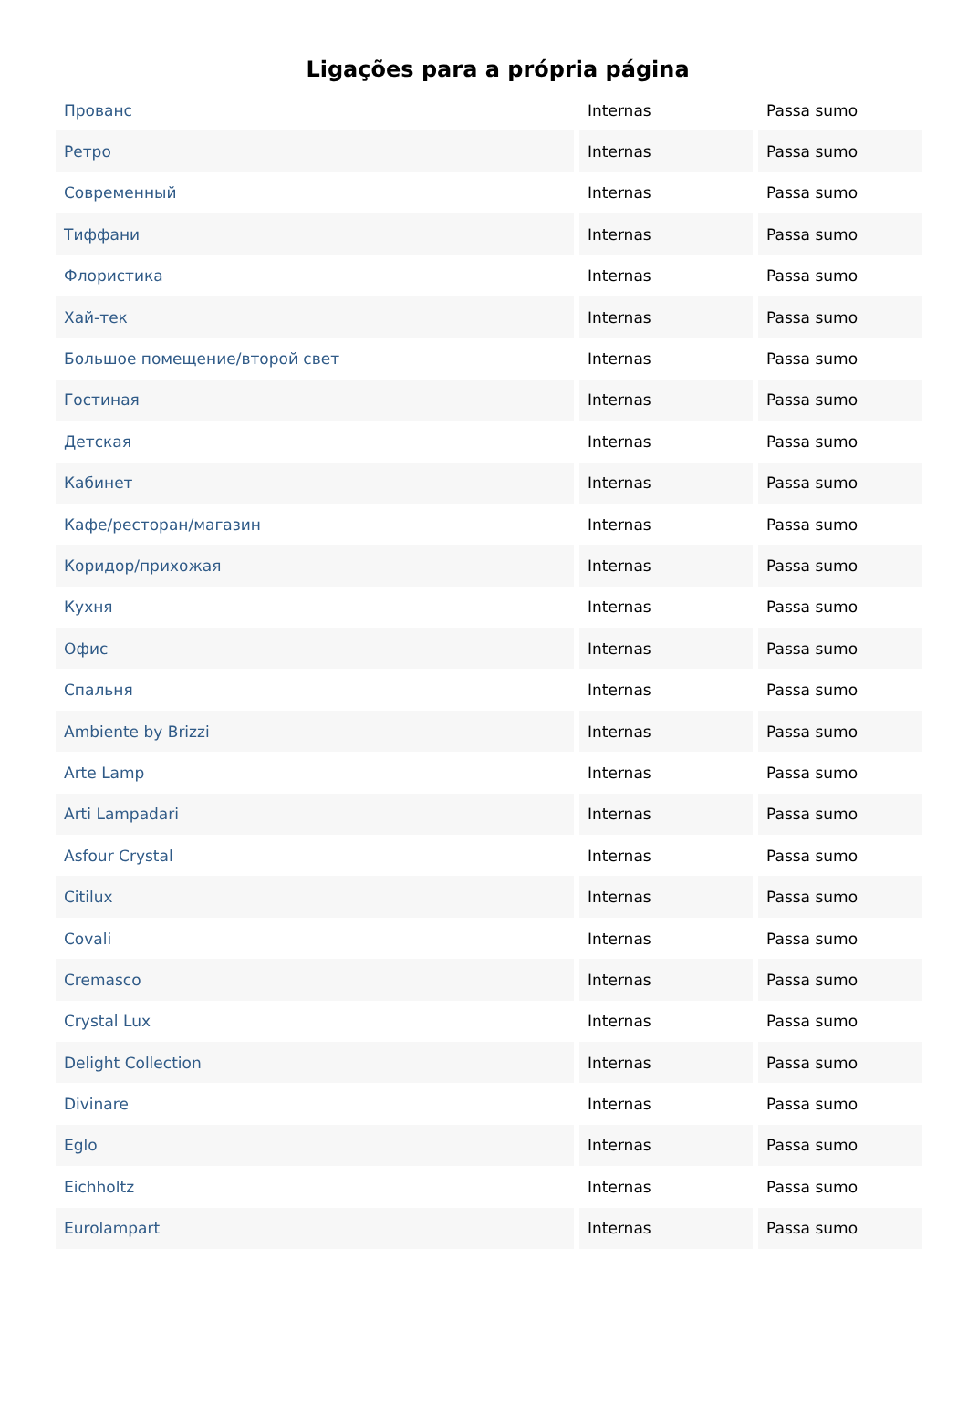Ligações para a própria página
| Прованс | Internas | Passa sumo |
| Ретро | Internas | Passa sumo |
| Современный | Internas | Passa sumo |
| Тиффани | Internas | Passa sumo |
| Флористика | Internas | Passa sumo |
| Хай-тек | Internas | Passa sumo |
| Большое помещение/второй свет | Internas | Passa sumo |
| Гостиная | Internas | Passa sumo |
| Детская | Internas | Passa sumo |
| Кабинет | Internas | Passa sumo |
| Кафе/ресторан/магазин | Internas | Passa sumo |
| Коридор/прихожая | Internas | Passa sumo |
| Кухня | Internas | Passa sumo |
| Офис | Internas | Passa sumo |
| Спальня | Internas | Passa sumo |
| Ambiente by Brizzi | Internas | Passa sumo |
| Arte Lamp | Internas | Passa sumo |
| Arti Lampadari | Internas | Passa sumo |
| Asfour Crystal | Internas | Passa sumo |
| Citilux | Internas | Passa sumo |
| Covali | Internas | Passa sumo |
| Cremasco | Internas | Passa sumo |
| Crystal Lux | Internas | Passa sumo |
| Delight Collection | Internas | Passa sumo |
| Divinare | Internas | Passa sumo |
| Eglo | Internas | Passa sumo |
| Eichholtz | Internas | Passa sumo |
| Eurolampart | Internas | Passa sumo |